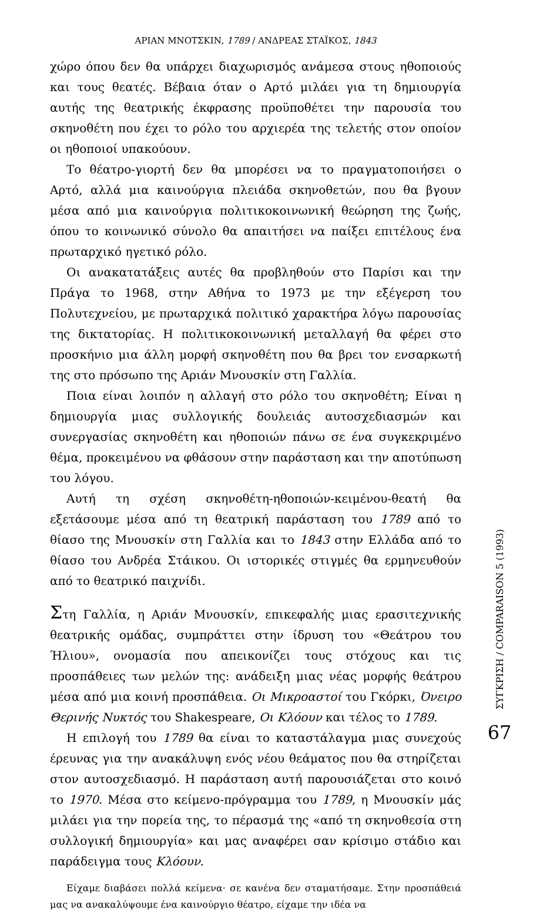ΑΡΙΑΝ ΜΝΟΤΣΚΙΝ, 1789 / ΑΝΔΡΕΑΣ ΣΤΑΪΚΟΣ, 1843
χώρο όπου δεν θα υπάρχει διαχωρισμός ανάμεσα στους ηθοποιούς και τους θεατές. Βέβαια όταν ο Αρτό μιλάει για τη δημιουργία αυτής της θεατρικής έκφρασης προϋποθέτει την παρουσία του σκηνοθέτη που έχει το ρόλο του αρχιερέα της τελετής στον οποίον οι ηθοποιοί υπακούουν.
Το θέατρο-γιορτή δεν θα μπορέσει να το πραγματοποιήσει ο Αρτό, αλλά μια καινούργια πλειάδα σκηνοθετών, που θα βγουν μέσα από μια καινούργια πολιτικοκοινωνική θεώρηση της ζωής, όπου το κοινωνικό σύνολο θα απαιτήσει να παίξει επιτέλους ένα πρωταρχικό ηγετικό ρόλο.
Οι ανακατατάξεις αυτές θα προβληθούν στο Παρίσι και την Πράγα το 1968, στην Αθήνα το 1973 με την εξέγερση του Πολυτεχνείου, με πρωταρχικά πολιτικό χαρακτήρα λόγω παρουσίας της δικτατορίας. Η πολιτικοκοινωνική μεταλλαγή θα φέρει στο προσκήνιο μια άλλη μορφή σκηνοθέτη που θα βρει τον ενσαρκωτή της στο πρόσωπο της Αριάν Μνουσκίν στη Γαλλία.
Ποια είναι λοιπόν η αλλαγή στο ρόλο του σκηνοθέτη; Είναι η δημιουργία μιας συλλογικής δουλειάς αυτοσχεδιασμών και συνεργασίας σκηνοθέτη και ηθοποιών πάνω σε ένα συγκεκριμένο θέμα, προκειμένου να φθάσουν στην παράσταση και την αποτύπωση του λόγου.
Αυτή τη σχέση σκηνοθέτη-ηθοποιών-κειμένου-θεατή θα εξετάσουμε μέσα από τη θεατρική παράσταση του 1789 από το θίασο της Μνουσκίν στη Γαλλία και το 1843 στην Ελλάδα από το θίασο του Ανδρέα Στάικου. Οι ιστορικές στιγμές θα ερμηνευθούν από το θεατρικό παιχνίδι.
Στη Γαλλία, η Αριάν Μνουσκίν, επικεφαλής μιας ερασιτεχνικής θεατρικής ομάδας, συμπράττει στην ίδρυση του «Θεάτρου του Ήλιου», ονομασία που απεικονίζει τους στόχους και τις προσπάθειες των μελών της: ανάδειξη μιας νέας μορφής θεάτρου μέσα από μια κοινή προσπάθεια. Οι Μικροαστοί του Γκόρκι, Όνειρο Θερινής Νυκτός του Shakespeare, Οι Κλόουν και τέλος το 1789.
Η επιλογή του 1789 θα είναι το καταστάλαγμα μιας συνεχούς έρευνας για την ανακάλυψη ενός νέου θεάματος που θα στηρίζεται στον αυτοσχεδιασμό. Η παράσταση αυτή παρουσιάζεται στο κοινό το 1970. Μέσα στο κείμενο-πρόγραμμα του 1789, η Μνουσκίν μάς μιλάει για την πορεία της, το πέρασμά της «από τη σκηνοθεσία στη συλλογική δημιουργία» και μας αναφέρει σαν κρίσιμο στάδιο και παράδειγμα τους Κλόουν.
Είχαμε διαβάσει πολλά κείμενα· σε κανένα δεν σταματήσαμε. Στην προσπάθειά μας να ανακαλύψουμε ένα καινούργιο θέατρο, είχαμε την ιδέα να
ΣΥΓΚΡΙΣΗ / COMPARAISON 5 (1993)
67